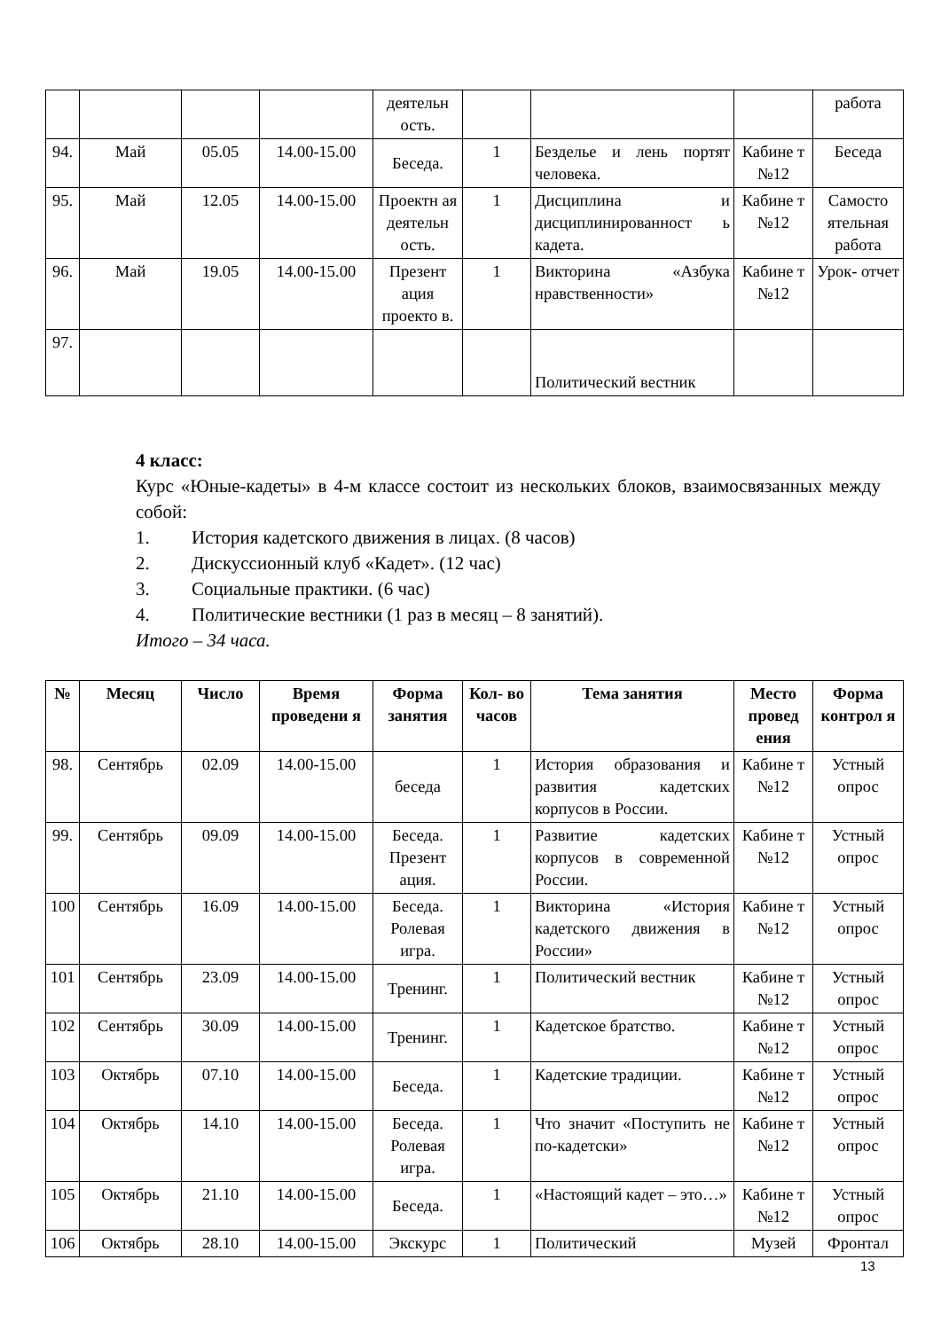| | | | | деятельн ость. | | | | работа |
| 94. | Май | 05.05 | 14.00-15.00 | Беседа. | 1 | Безделье и лень портят человека. | Кабине т №12 | Беседа |
| 95. | Май | 12.05 | 14.00-15.00 | Проектн ая деятельн ость. | 1 | Дисциплина и дисциплинированност ь кадета. | Кабине т №12 | Самосто ятельная работа |
| 96. | Май | 19.05 | 14.00-15.00 | Презент ация проекто в. | 1 | Викторина «Азбука нравственности» | Кабине т №12 | Урок- отчет |
| 97. | | | | | | Политический вестник | | |
4 класс:
Курс «Юные-кадеты» в 4-м классе состоит из нескольких блоков, взаимосвязанных между собой:
1. История кадетского движения в лицах. (8 часов)
2. Дискуссионный клуб «Кадет». (12 час)
3. Социальные практики. (6 час)
4. Политические вестники (1 раз в месяц – 8 занятий).
Итого – 34 часа.
| № | Месяц | Число | Время проведени я | Форма занятия | Кол- во часов | Тема занятия | Место провед ения | Форма контрол я |
| --- | --- | --- | --- | --- | --- | --- | --- | --- |
| 98. | Сентябрь | 02.09 | 14.00-15.00 | беседа | 1 | История образования и развития кадетских корпусов в России. | Кабине т №12 | Устный опрос |
| 99. | Сентябрь | 09.09 | 14.00-15.00 | Беседа. Презент ация. | 1 | Развитие кадетских корпусов в современной России. | Кабине т №12 | Устный опрос |
| 100 | Сентябрь | 16.09 | 14.00-15.00 | Беседа. Ролевая игра. | 1 | Викторина «История кадетского движения в России» | Кабине т №12 | Устный опрос |
| 101 | Сентябрь | 23.09 | 14.00-15.00 | Тренинг. | 1 | Политический вестник | Кабине т №12 | Устный опрос |
| 102 | Сентябрь | 30.09 | 14.00-15.00 | Тренинг. | 1 | Кадетское братство. | Кабине т №12 | Устный опрос |
| 103 | Октябрь | 07.10 | 14.00-15.00 | Беседа. | 1 | Кадетские традиции. | Кабине т №12 | Устный опрос |
| 104 | Октябрь | 14.10 | 14.00-15.00 | Беседа. Ролевая игра. | 1 | Что значит «Поступить не по-кадетски» | Кабине т №12 | Устный опрос |
| 105 | Октябрь | 21.10 | 14.00-15.00 | Беседа. | 1 | «Настоящий кадет – это…» | Кабине т №12 | Устный опрос |
| 106 | Октябрь | 28.10 | 14.00-15.00 | Экскурс | 1 | Политический | Музей | Фронтал |
13